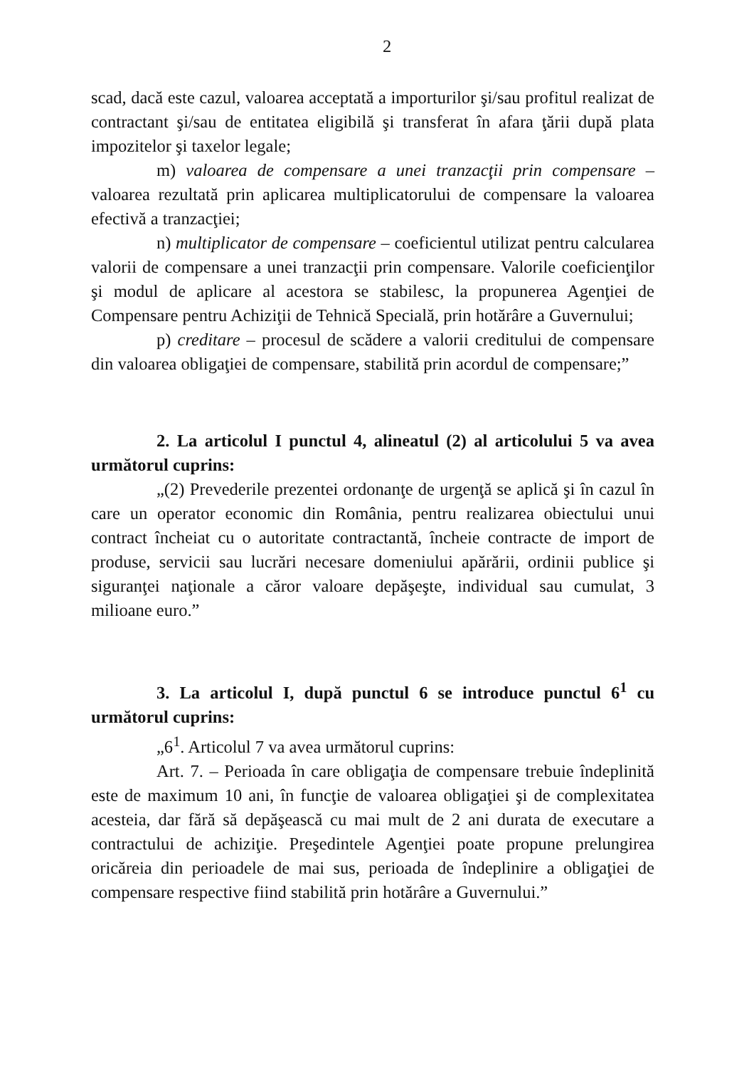2
scad, dacă este cazul, valoarea acceptată a importurilor şi/sau profitul realizat de contractant şi/sau de entitatea eligibilă şi transferat în afara ţării după plata impozitelor şi taxelor legale;
m) valoarea de compensare a unei tranzacţii prin compensare – valoarea rezultată prin aplicarea multiplicatorului de compensare la valoarea efectivă a tranzacţiei;
n) multiplicator de compensare – coeficientul utilizat pentru calcularea valorii de compensare a unei tranzacţii prin compensare. Valorile coeficienţilor şi modul de aplicare al acestora se stabilesc, la propunerea Agenţiei de Compensare pentru Achiziţii de Tehnică Specială, prin hotărâre a Guvernului;
p) creditare – procesul de scădere a valorii creditului de compensare din valoarea obligaţiei de compensare, stabilită prin acordul de compensare;”
2. La articolul I punctul 4, alineatul (2) al articolului 5 va avea următorul cuprins:
„(2) Prevederile prezentei ordonanţe de urgenţă se aplică şi în cazul în care un operator economic din România, pentru realizarea obiectului unui contract încheiat cu o autoritate contractantă, încheie contracte de import de produse, servicii sau lucrări necesare domeniului apărării, ordinii publice şi siguranţei naţionale a căror valoare depăşeşte, individual sau cumulat, 3 milioane euro.”
3. La articolul I, după punctul 6 se introduce punctul 6<sup>1</sup> cu următorul cuprins:
„6<sup>1</sup>. Articolul 7 va avea următorul cuprins:
Art. 7. – Perioada în care obligaţia de compensare trebuie îndeplinită este de maximum 10 ani, în funcţie de valoarea obligaţiei şi de complexitatea acesteia, dar fără să depăşească cu mai mult de 2 ani durata de executare a contractului de achiziţie. Preşedintele Agenţiei poate propune prelungirea oricăreia din perioadele de mai sus, perioada de îndeplinire a obligaţiei de compensare respective fiind stabilită prin hotărâre a Guvernului.”